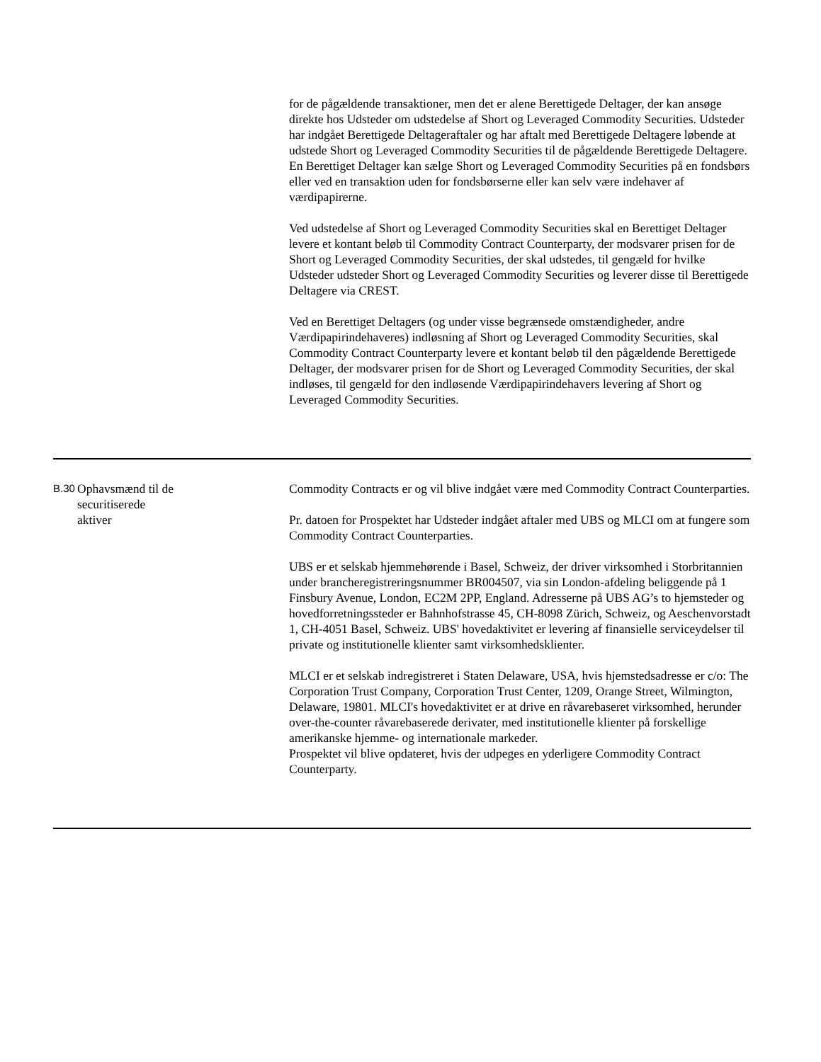| | | for de pågældende transaktioner, men det er alene Berettigede Deltager, der kan ansøge direkte hos Udsteder om udstedelse af Short og Leveraged Commodity Securities. Udsteder har indgået Berettigede Deltageraftaler og har aftalt med Berettigede Deltagere løbende at udstede Short og Leveraged Commodity Securities til de pågældende Berettigede Deltagere. En Berettiget Deltager kan sælge Short og Leveraged Commodity Securities på en fondsbørs eller ved en transaktion uden for fondsbørserne eller kan selv være indehaver af værdipapirerne. Ved udstedelse af Short og Leveraged Commodity Securities skal en Berettiget Deltager levere et kontant beløb til Commodity Contract Counterparty, der modsvarer prisen for de Short og Leveraged Commodity Securities, der skal udstedes, til gengæld for hvilke Udsteder udsteder Short og Leveraged Commodity Securities og leverer disse til Berettigede Deltagere via CREST. Ved en Berettiget Deltagers (og under visse begrænsede omstændigheder, andre Værdipapirindehaveres) indløsning af Short og Leveraged Commodity Securities, skal Commodity Contract Counterparty levere et kontant beløb til den pågældende Berettigede Deltager, der modsvarer prisen for de Short og Leveraged Commodity Securities, der skal indløses, til gengæld for den indløsende Værdipapirindehavers levering af Short og Leveraged Commodity Securities. |
| B.30 | Ophavsmænd til de securitiserede aktiver | Commodity Contracts er og vil blive indgået være med Commodity Contract Counterparties. Pr. datoen for Prospektet har Udsteder indgået aftaler med UBS og MLCI om at fungere som Commodity Contract Counterparties. UBS er et selskab hjemmehørende i Basel, Schweiz, der driver virksomhed i Storbritannien under brancheregistreringsnummer BR004507, via sin London-afdeling beliggende på 1 Finsbury Avenue, London, EC2M 2PP, England. Adresserne på UBS AG’s to hjemsteder og hovedforretningssteder er Bahnhofstrasse 45, CH-8098 Zürich, Schweiz, og Aeschenvorstadt 1, CH-4051 Basel, Schweiz. UBS' hovedaktivitet er levering af finansielle serviceydelser til private og institutionelle klienter samt virksomhedsklienter. MLCI er et selskab indregistreret i Staten Delaware, USA, hvis hjemstedsadresse er c/o: The Corporation Trust Company, Corporation Trust Center, 1209, Orange Street, Wilmington, Delaware, 19801. MLCI's hovedaktivitet er at drive en råvarebaseret virksomhed, herunder over-the-counter råvarebaserede derivater, med institutionelle klienter på forskellige amerikanske hjemme- og internationale markeder. Prospektet vil blive opdateret, hvis der udpeges en yderligere Commodity Contract Counterparty. |